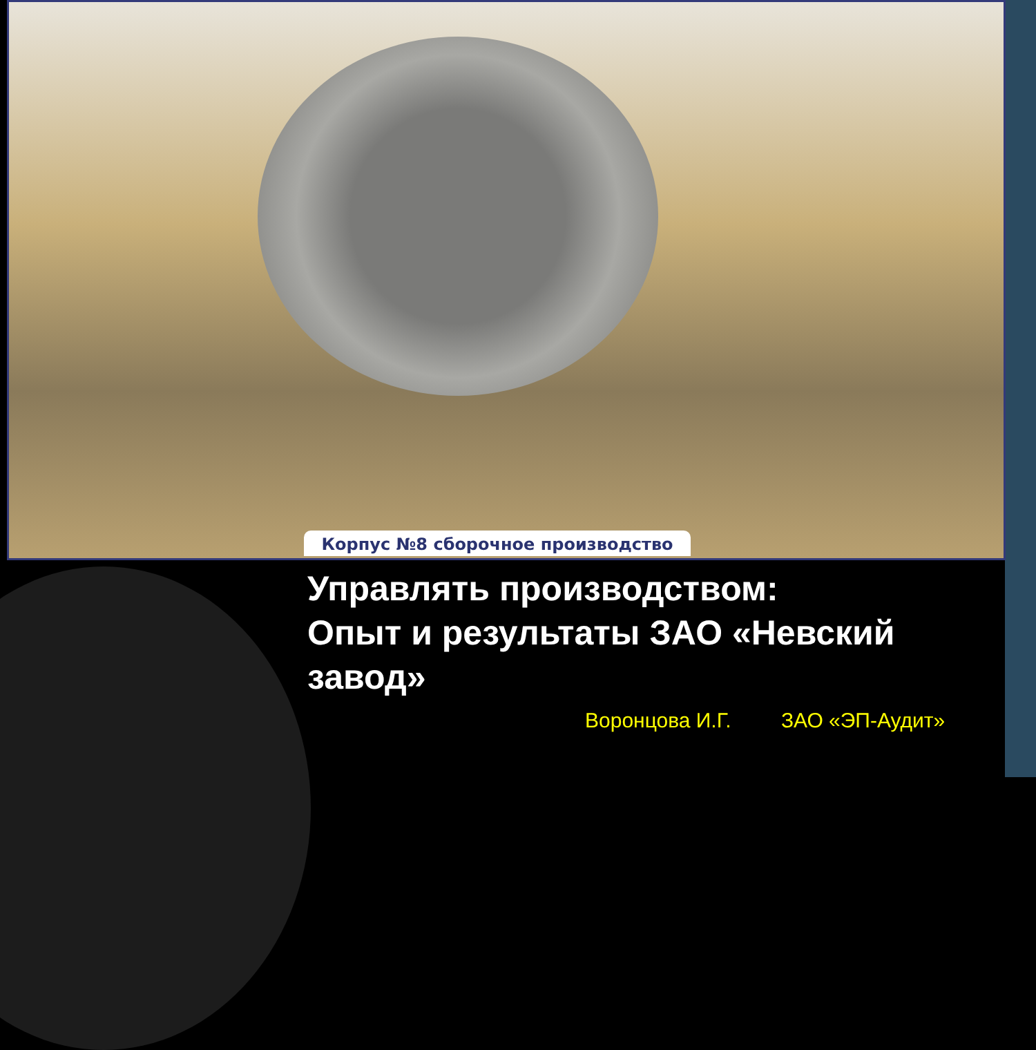Корпус №8 сборочное производство
Управлять производством:
Опыт и результаты ЗАО «Невский завод»
Воронцова И.Г. ЗАО «ЭП-Аудит»